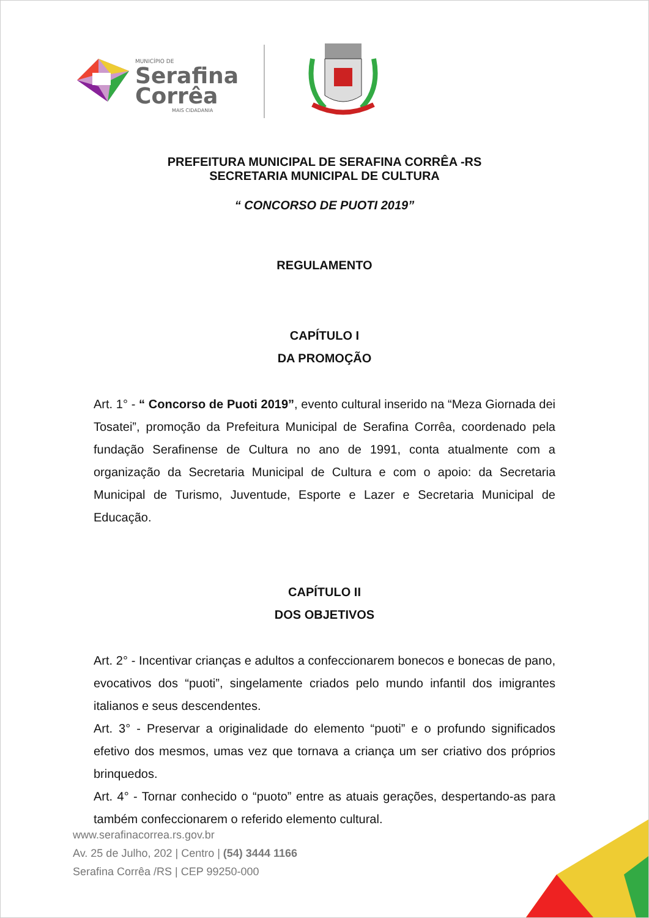MUNICÍPIO DE
Serafina
Corrêa
MAIS CIDADANIA
PREFEITURA MUNICIPAL DE SERAFINA CORRÊA -RS
SECRETARIA MUNICIPAL DE CULTURA
“ CONCORSO DE PUOTI 2019”
REGULAMENTO
CAPÍTULO I
DA PROMOÇÃO
Art. 1° - “ Concorso de Puoti 2019”, evento cultural inserido na “Meza Giornada dei Tosatei”, promoção da Prefeitura Municipal de Serafina Corrêa, coordenado pela fundação Serafinense de Cultura no ano de 1991, conta atualmente com a organização da Secretaria Municipal de Cultura e com o apoio: da Secretaria Municipal de Turismo, Juventude, Esporte e Lazer e Secretaria Municipal de Educação.
CAPÍTULO II
DOS OBJETIVOS
Art. 2° - Incentivar crianças e adultos a confeccionarem bonecos e bonecas de pano, evocativos dos “puoti”, singelamente criados pelo mundo infantil dos imigrantes italianos e seus descendentes.
Art. 3° - Preservar a originalidade do elemento “puoti” e o profundo significados efetivo dos mesmos, umas vez que tornava a criança um ser criativo dos próprios brinquedos.
Art. 4° - Tornar conhecido o “puoto” entre as atuais gerações, despertando-as para também confeccionarem o referido elemento cultural.
www.serafinacorrea.rs.gov.br
Av. 25 de Julho, 202 | Centro | (54) 3444 1166
Serafina Corrêa /RS | CEP 99250-000